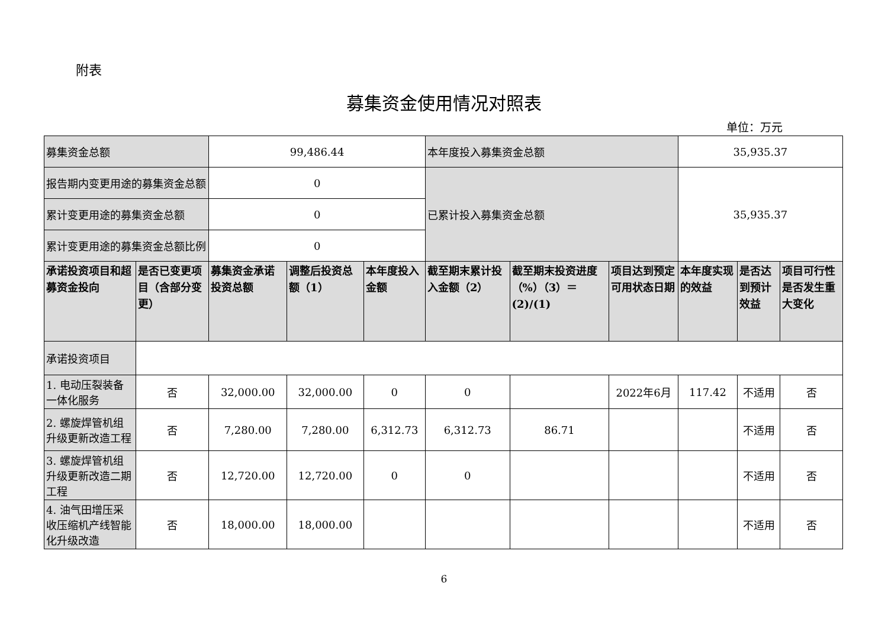附表
募集资金使用情况对照表
单位：万元
| 募集资金总额 | | 99,486.44 | | | 本年度投入募集资金总额 | | | 35,935.37 | | |
| 报告期内变更用途的募集资金总额 | | 0 | | | 已累计投入募集资金总额 | | | 35,935.37 | | |
| 累计变更用途的募集资金总额 | | 0 | | | | | | | | |
| 累计变更用途的募集资金总额比例 | | 0 | | | | | | | | |
| 承诺投资项目和超募资金投向 | 是否已变更项目（含部分变更） | 募集资金承诺投资总额 | 调整后投资总额（1） | 本年度投入金额 | 截至期末累计投入金额（2） | 截至期末投资进度（%）（3）＝(2)/(1) | 项目达到预定可用状态日期 | 本年度实现的效益 | 是否达到预计效益 | 项目可行性是否发生重大变化 |
| 承诺投资项目 | | | | | | | | | | |
| 1. 电动压裂装备一体化服务 | 否 | 32,000.00 | 32,000.00 | 0 | 0 | | 2022年6月 | 117.42 | 不适用 | 否 |
| 2. 螺旋焊管机组升级更新改造工程 | 否 | 7,280.00 | 7,280.00 | 6,312.73 | 6,312.73 | 86.71 | | | 不适用 | 否 |
| 3. 螺旋焊管机组升级更新改造二期工程 | 否 | 12,720.00 | 12,720.00 | 0 | 0 | | | | 不适用 | 否 |
| 4. 油气田增压采收压缩机产线智能化升级改造 | 否 | 18,000.00 | 18,000.00 | | | | | | 不适用 | 否 |
6